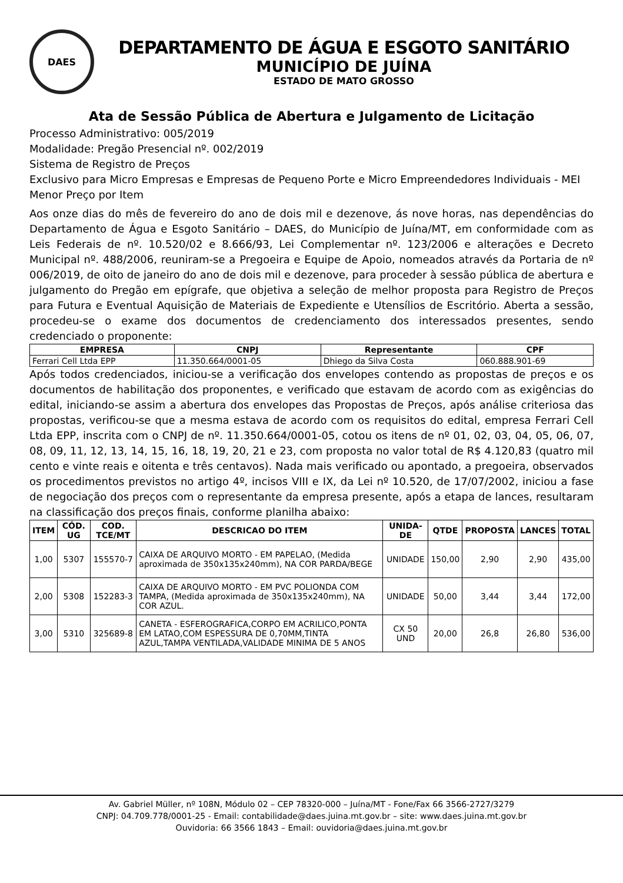DAES
DEPARTAMENTO DE ÁGUA E ESGOTO SANITÁRIO
MUNICÍPIO DE JUÍNA
ESTADO DE MATO GROSSO
Ata de Sessão Pública de Abertura e Julgamento de Licitação
Processo Administrativo: 005/2019
Modalidade: Pregão Presencial nº. 002/2019
Sistema de Registro de Preços
Exclusivo para Micro Empresas e Empresas de Pequeno Porte e Micro Empreendedores Individuais - MEI
Menor Preço por Item
Aos onze dias do mês de fevereiro do ano de dois mil e dezenove, ás nove horas, nas dependências do Departamento de Água e Esgoto Sanitário – DAES, do Município de Juína/MT, em conformidade com as Leis Federais de nº. 10.520/02 e 8.666/93, Lei Complementar nº. 123/2006 e alterações e Decreto Municipal nº. 488/2006, reuniram-se a Pregoeira e Equipe de Apoio, nomeados através da Portaria de nº 006/2019, de oito de janeiro do ano de dois mil e dezenove, para proceder à sessão pública de abertura e julgamento do Pregão em epígrafe, que objetiva a seleção de melhor proposta para Registro de Preços para Futura e Eventual Aquisição de Materiais de Expediente e Utensílios de Escritório. Aberta a sessão, procedeu-se o exame dos documentos de credenciamento dos interessados presentes, sendo credenciado o proponente:
| EMPRESA | CNPJ | Representante | CPF |
| --- | --- | --- | --- |
| Ferrari Cell Ltda EPP | 11.350.664/0001-05 | Dhiego da Silva Costa | 060.888.901-69 |
Após todos credenciados, iniciou-se a verificação dos envelopes contendo as propostas de preços e os documentos de habilitação dos proponentes, e verificado que estavam de acordo com as exigências do edital, iniciando-se assim a abertura dos envelopes das Propostas de Preços, após análise criteriosa das propostas, verificou-se que a mesma estava de acordo com os requisitos do edital, empresa Ferrari Cell Ltda EPP, inscrita com o CNPJ de nº. 11.350.664/0001-05, cotou os itens de nº 01, 02, 03, 04, 05, 06, 07, 08, 09, 11, 12, 13, 14, 15, 16, 18, 19, 20, 21 e 23, com proposta no valor total de R$ 4.120,83 (quatro mil cento e vinte reais e oitenta e três centavos). Nada mais verificado ou apontado, a pregoeira, observados os procedimentos previstos no artigo 4º, incisos VIII e IX, da Lei nº 10.520, de 17/07/2002, iniciou a fase de negociação dos preços com o representante da empresa presente, após a etapa de lances, resultaram na classificação dos preços finais, conforme planilha abaixo:
| ITEM | CÓD. UG | COD. TCE/MT | DESCRICAO DO ITEM | UNIDA-DE | QTDE | PROPOSTA | LANCES | TOTAL |
| --- | --- | --- | --- | --- | --- | --- | --- | --- |
| 1,00 | 5307 | 155570-7 | CAIXA DE ARQUIVO MORTO - EM PAPELAO, (Medida aproximada de 350x135x240mm), NA COR PARDA/BEGE | UNIDADE | 150,00 | 2,90 | 2,90 | 435,00 |
| 2,00 | 5308 | 152283-3 | CAIXA DE ARQUIVO MORTO - EM PVC POLIONDA COM TAMPA, (Medida aproximada de 350x135x240mm), NA COR AZUL. | UNIDADE | 50,00 | 3,44 | 3,44 | 172,00 |
| 3,00 | 5310 | 325689-8 | CANETA - ESFEROGRAFICA,CORPO EM ACRILICO,PONTA EM LATAO,COM ESPESSURA DE 0,70MM,TINTA AZUL,TAMPA VENTILADA,VALIDADE MINIMA DE 5 ANOS | CX 50 UND | 20,00 | 26,8 | 26,80 | 536,00 |
Av. Gabriel Müller, nº 108N, Módulo 02 – CEP 78320-000 – Juína/MT - Fone/Fax 66 3566-2727/3279
CNPJ: 04.709.778/0001-25 - Email: contabilidade@daes.juina.mt.gov.br – site: www.daes.juina.mt.gov.br
Ouvidoria: 66 3566 1843 – Email: ouvidoria@daes.juina.mt.gov.br